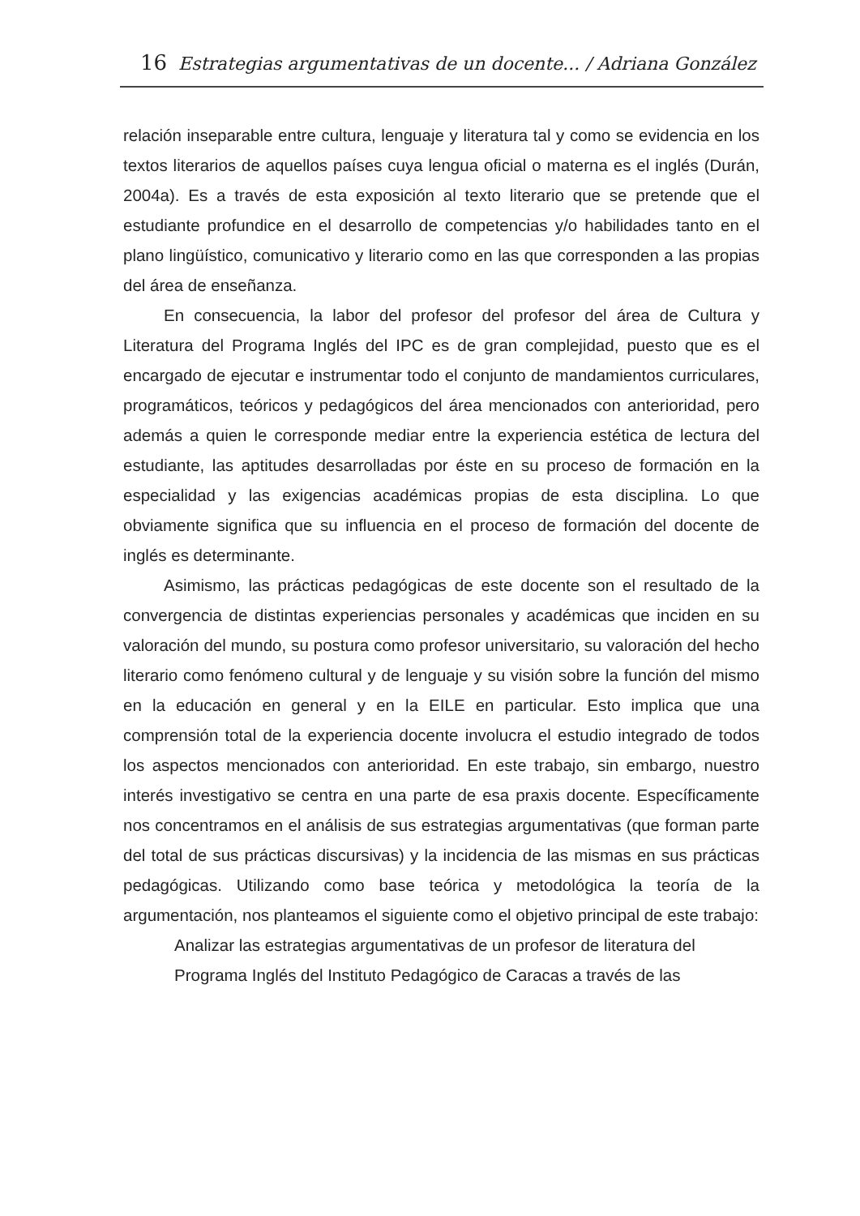16 Estrategias argumentativas de un docente... / Adriana González
relación inseparable entre cultura, lenguaje y literatura tal y como se evidencia en los textos literarios de aquellos países cuya lengua oficial o materna es el inglés (Durán, 2004a). Es a través de esta exposición al texto literario que se pretende que el estudiante profundice en el desarrollo de competencias y/o habilidades tanto en el plano lingüístico, comunicativo y literario como en las que corresponden a las propias del área de enseñanza.
En consecuencia, la labor del profesor del profesor del área de Cultura y Literatura del Programa Inglés del IPC es de gran complejidad, puesto que es el encargado de ejecutar e instrumentar todo el conjunto de mandamientos curriculares, programáticos, teóricos y pedagógicos del área mencionados con anterioridad, pero además a quien le corresponde mediar entre la experiencia estética de lectura del estudiante, las aptitudes desarrolladas por éste en su proceso de formación en la especialidad y las exigencias académicas propias de esta disciplina. Lo que obviamente significa que su influencia en el proceso de formación del docente de inglés es determinante.
Asimismo, las prácticas pedagógicas de este docente son el resultado de la convergencia de distintas experiencias personales y académicas que inciden en su valoración del mundo, su postura como profesor universitario, su valoración del hecho literario como fenómeno cultural y de lenguaje y su visión sobre la función del mismo en la educación en general y en la EILE en particular. Esto implica que una comprensión total de la experiencia docente involucra el estudio integrado de todos los aspectos mencionados con anterioridad. En este trabajo, sin embargo, nuestro interés investigativo se centra en una parte de esa praxis docente. Específicamente nos concentramos en el análisis de sus estrategias argumentativas (que forman parte del total de sus prácticas discursivas) y la incidencia de las mismas en sus prácticas pedagógicas. Utilizando como base teórica y metodológica la teoría de la argumentación, nos planteamos el siguiente como el objetivo principal de este trabajo:
Analizar las estrategias argumentativas de un profesor de literatura del Programa Inglés del Instituto Pedagógico de Caracas a través de las